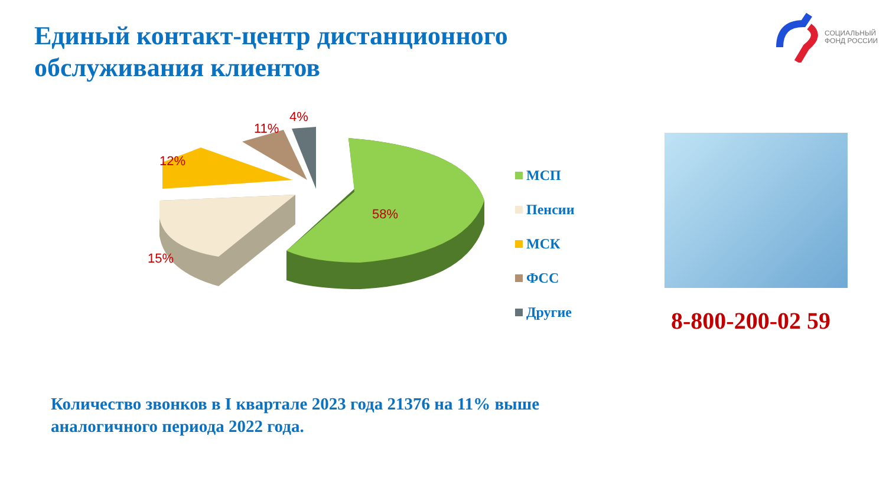Единый контакт-центр дистанционного
обслуживания клиентов
СОЦИАЛЬНЫЙ
ФОНД РОССИИ
12%
11%
4%
58%
15%
МСП
Пенсии
МСК
ФСС
Другие
8-800-200-02 59
Количество звонков в I квартале 2023 года 21376 на 11% выше
аналогичного периода 2022 года.